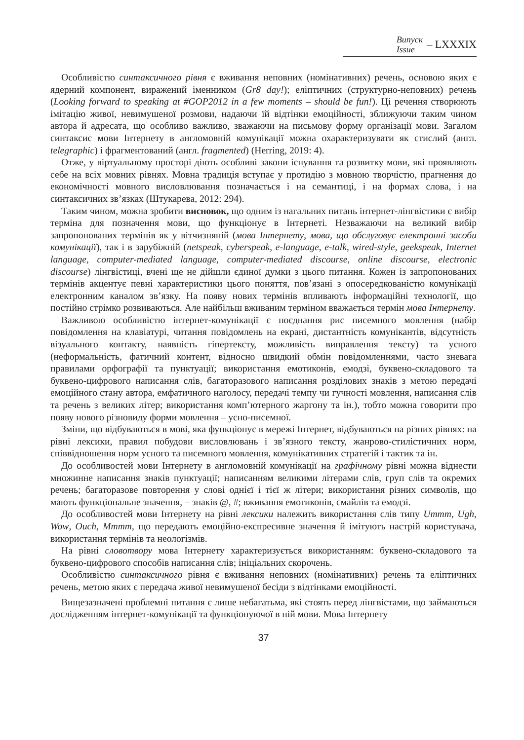Випуск
Issue
– LXXXIX
Особливістю синтаксичного рівня є вживання неповних (номінативних) речень, основою яких є ядерний компонент, виражений іменником (Gr8 day!); еліптичних (структурно-неповних) речень (Looking forward to speaking at #GOP2012 in a few moments – should be fun!). Ці речення створюють імітацію живої, невимушеної розмови, надаючи їй відтінки емоційності, зближуючи таким чином автора й адресата, що особливо важливо, зважаючи на письмову форму організації мови. Загалом синтаксис мови Інтернету в англомовній комунікації можна охарактеризувати як стислий (англ. telegraphic) і фрагментований (англ. fragmented) (Herring, 2019: 4).
Отже, у віртуальному просторі діють особливі закони існування та розвитку мови, які проявляють себе на всіх мовних рівнях. Мовна традиція вступає у протидію з мовною творчістю, прагнення до економічності мовного висловлювання позначається і на семантиці, і на формах слова, і на синтаксичних зв’язках (Штукарева, 2012: 294).
Таким чином, можна зробити висновок, що одним із нагальних питань інтернет-лінгвістики є вибір терміна для позначення мови, що функціонує в Інтернеті. Незважаючи на великий вибір запропонованих термінів як у вітчизняній (мова Інтернету, мова, що обслуговує електронні засоби комунікації), так і в зарубіжній (netspeak, cyberspeak, e-language, e-talk, wired-style, geekspeak, Internet language, computer-mediated language, computer-mediated discourse, online discourse, electronic discourse) лінгвістиці, вчені ще не дійшли єдиної думки з цього питання. Кожен із запропонованих термінів акцентує певні характеристики цього поняття, пов’язані з опосередкованістю комунікації електронним каналом зв’язку. На появу нових термінів впливають інформаційні технології, що постійно стрімко розвиваються. Але найбільш вживаним терміном вважається термін мова Інтернету.
Важливою особливістю інтернет-комунікації є поєднання рис писемного мовлення (набір повідомлення на клавіатурі, читання повідомлень на екрані, дистантність комунікантів, відсутність візуального контакту, наявність гіпертексту, можливість виправлення тексту) та усного (неформальність, фатичний контент, відносно швидкий обмін повідомленнями, часто зневага правилами орфографії та пунктуації; використання емотиконів, емодзі, буквено-складового та буквено-цифрового написання слів, багаторазового написання розділових знаків з метою передачі емоційного стану автора, емфатичного наголосу, передачі темпу чи гучності мовлення, написання слів та речень з великих літер; використання комп’ютерного жаргону та ін.), тобто можна говорити про появу нового різновиду форми мовлення – усно-писемної.
Зміни, що відбуваються в мові, яка функціонує в мережі Інтернет, відбуваються на різних рівнях: на рівні лексики, правил побудови висловлювань і зв’язного тексту, жанрово-стилістичних норм, співвідношення норм усного та писемного мовлення, комунікативних стратегій і тактик та ін.
До особливостей мови Інтернету в англомовній комунікації на графічному рівні можна віднести множинне написання знаків пунктуації; написанням великими літерами слів, груп слів та окремих речень; багаторазове повторення у слові однієї і тієї ж літери; використання різних символів, що мають функціональне значення, – знаків @, #; вживання емотиконів, смайлів та емодзі.
До особливостей мови Інтернету на рівні лексики належить використання слів типу Ummm, Ugh, Wow, Ouch, Mmmm, що передають емоційно-експресивне значення й імітують настрій користувача, використання термінів та неологізмів.
На рівні словотвору мова Інтернету характеризується використанням: буквено-складового та буквено-цифрового способів написання слів; ініціальних скорочень.
Особливістю синтаксичного рівня є вживання неповних (номінативних) речень та еліптичних речень, метою яких є передача живої невимушеної бесіди з відтінками емоційності.
Вищезазначені проблемні питання є лише небагатьма, які стоять перед лінгвістами, що займаються дослідженням інтернет-комунікації та функціонуючої в ній мови. Мова Інтернету
37